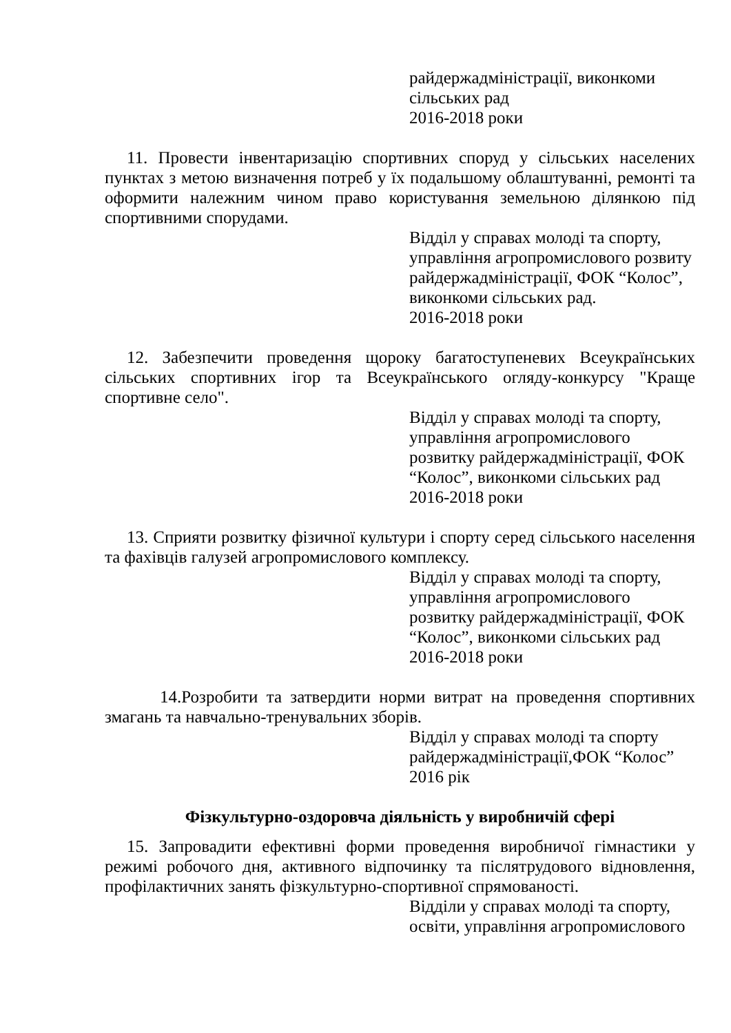райдержадміністрації, виконкоми
сільських рад
2016-2018 роки
11. Провести інвентаризацію спортивних споруд у сільських населених пунктах з метою визначення потреб у їх подальшому облаштуванні, ремонті та оформити належним чином право користування земельною ділянкою під спортивними спорудами.
Відділ у справах молоді та спорту,
управління агропромислового розвиту
райдержадміністрації, ФОК “Колос”,
виконкоми сільських рад.
2016-2018 роки
12. Забезпечити проведення щороку багатоступеневих Всеукраїнських сільських спортивних ігор та Всеукраїнського огляду-конкурсу "Краще спортивне село".
Відділ у справах молоді та спорту,
управління агропромислового
розвитку райдержадміністрації, ФОК
“Колос”, виконкоми сільських рад
2016-2018 роки
13. Сприяти розвитку фізичної культури і спорту серед сільського населення та фахівців галузей агропромислового комплексу.
Відділ у справах молоді та спорту,
управління агропромислового
розвитку райдержадміністрації, ФОК
“Колос”, виконкоми сільських рад
2016-2018 роки
14.Розробити та затвердити норми витрат на проведення спортивних змагань та навчально-тренувальних зборів.
Відділ у справах молоді та спорту
райдержадміністрації,ФОК “Колос”
2016 рік
Фізкультурно-оздоровча діяльність у виробничій сфері
15. Запровадити ефективні форми проведення виробничої гімнастики у режимі робочого дня, активного відпочинку та післятрудового відновлення, профілактичних занять фізкультурно-спортивної спрямованості.
Відділи у справах молоді та спорту,
освіти, управління агропромислового